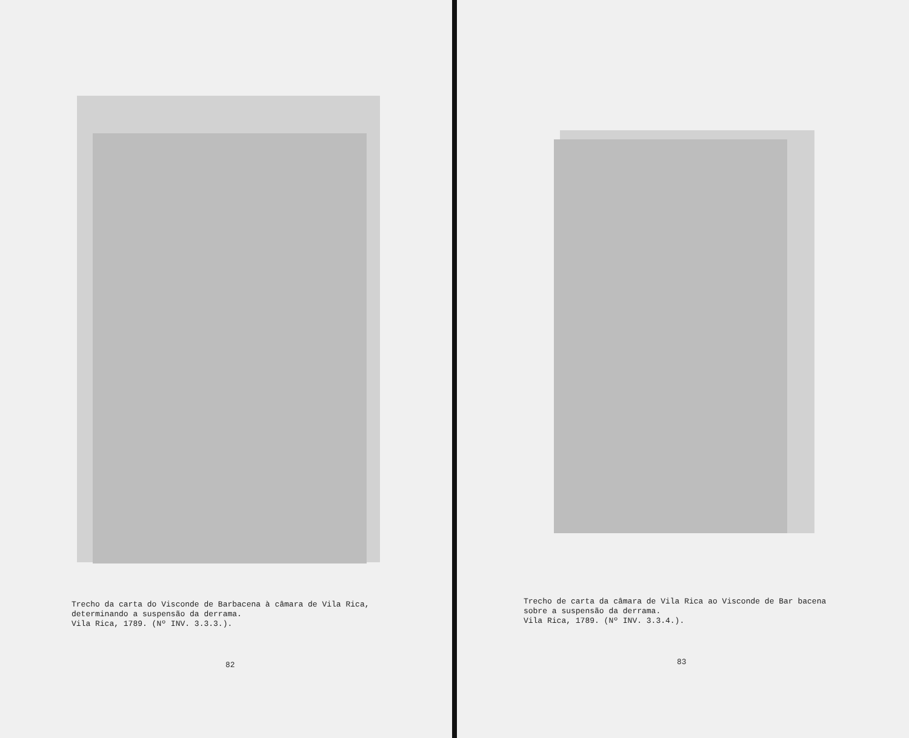Trecho da carta do Visconde de Barbacena à câmara de Vila Rica, determinando a suspensão da derrama.
Vila Rica, 1789. (Nº INV. 3.3.3.).
82
Trecho de carta da câmara de Vila Rica ao Visconde de Bar bacena sobre a suspensão da derrama.
Vila Rica, 1789. (Nº INV. 3.3.4.).
83